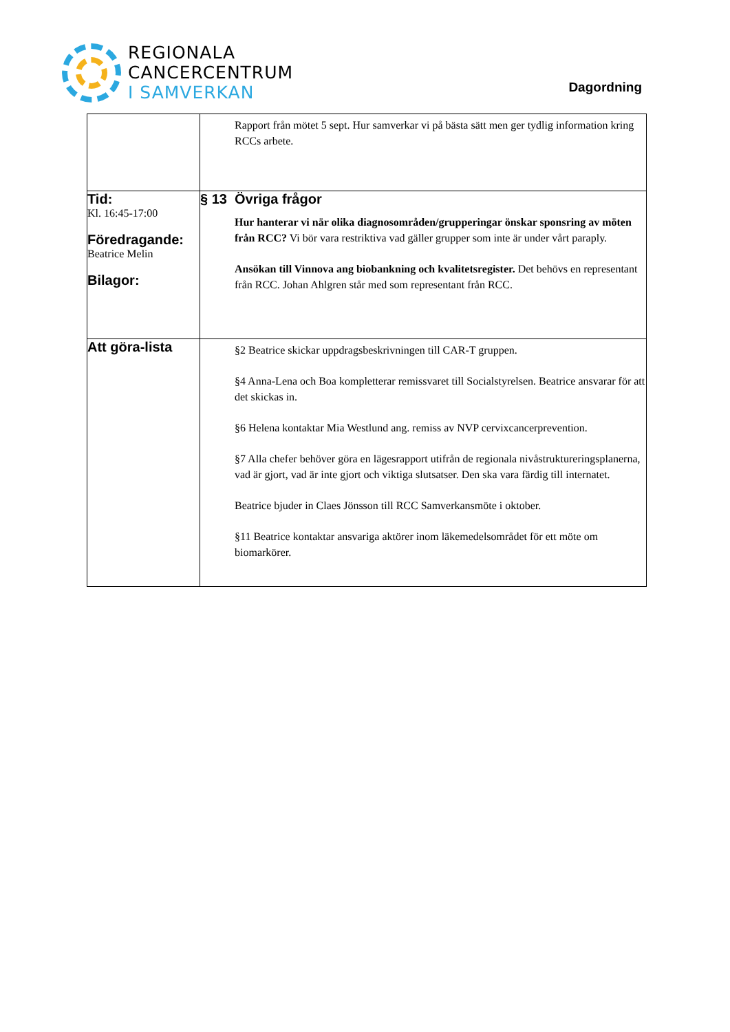REGIONALA
CANCERCENTRUM
I SAMVERKAN
Dagordning
| | Rapport från mötet 5 sept. Hur samverkar vi på bästa sätt men ger tydlig information kring RCCs arbete. |
| Tid: Kl. 16:45-17:00 Föredragande: Beatrice Melin Bilagor: | § 13 Övriga frågor Hur hanterar vi när olika diagnosområden/grupperingar önskar sponsring av möten från RCC? Vi bör vara restriktiva vad gäller grupper som inte är under vårt paraply. Ansökan till Vinnova ang biobankning och kvalitetsregister. Det behövs en representant från RCC. Johan Ahlgren står med som representant från RCC. |
| Att göra-lista | §2 Beatrice skickar uppdragsbeskrivningen till CAR-T gruppen. §4 Anna-Lena och Boa kompletterar remissvaret till Socialstyrelsen. Beatrice ansvarar för att det skickas in. §6 Helena kontaktar Mia Westlund ang. remiss av NVP cervixcancerprevention. §7 Alla chefer behöver göra en lägesrapport utifrån de regionala nivåstruktureringsplanerna, vad är gjort, vad är inte gjort och viktiga slutsatser. Den ska vara färdig till internatet. Beatrice bjuder in Claes Jönsson till RCC Samverkansmöte i oktober. §11 Beatrice kontaktar ansvariga aktörer inom läkemedelsområdet för ett möte om biomarkörer. |